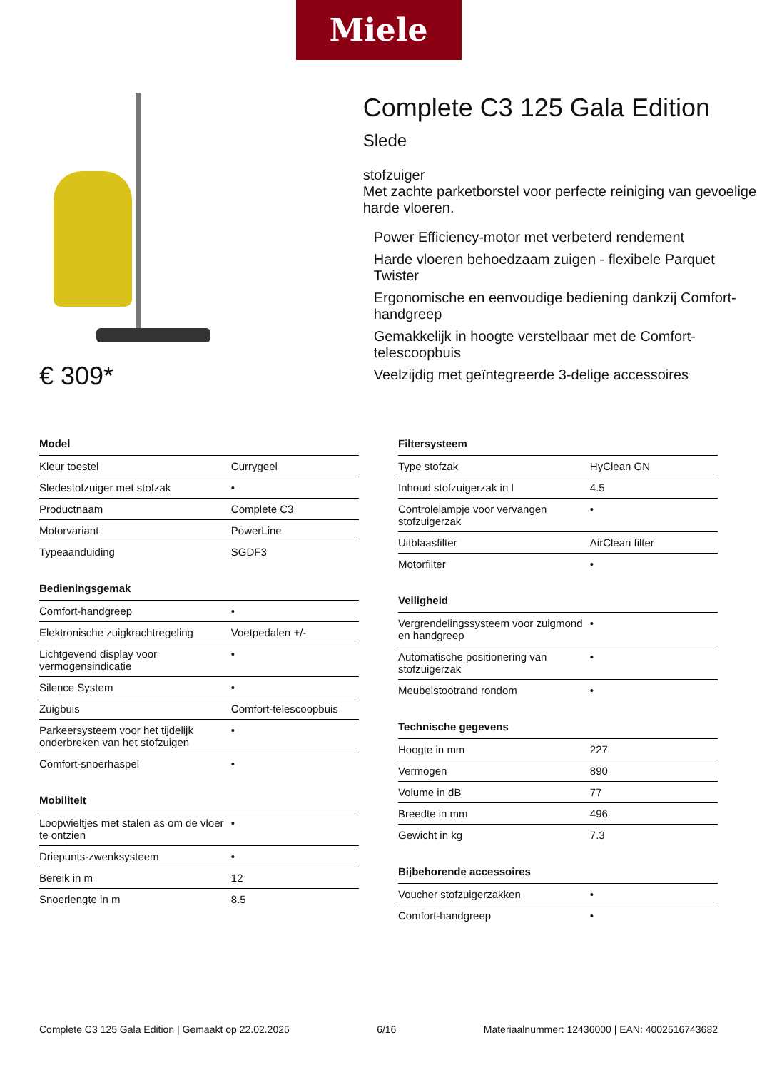Miele
€ 309*
Complete C3 125 Gala Edition Slede
stofzuiger
Met zachte parketborstel voor perfecte reiniging van gevoelige harde vloeren.
Power Efficiency-motor met verbeterd rendement
Harde vloeren behoedzaam zuigen - flexibele Parquet Twister
Ergonomische en eenvoudige bediening dankzij Comfort-handgreep
Gemakkelijk in hoogte verstelbaar met de Comfort-telescoopbuis
Veelzijdig met geïntegreerde 3-delige accessoires
Model
| Kleur toestel | Currygeel |
| Sledestofzuiger met stofzak | • |
| Productnaam | Complete C3 |
| Motorvariant | PowerLine |
| Typeaanduiding | SGDF3 |
Bedieningsgemak
| Comfort-handgreep | • |
| Elektronische zuigkrachtregeling | Voetpedalen +/- |
| Lichtgevend display voor vermogensindicatie | • |
| Silence System | • |
| Zuigbuis | Comfort-telescoopbuis |
| Parkeersysteem voor het tijdelijk onderbreken van het stofzuigen | • |
| Comfort-snoerhaspel | • |
Mobiliteit
| Loopwieltjes met stalen as om de vloer te ontzien | • |
| Driepunts-zwenksysteem | • |
| Bereik in m | 12 |
| Snoerlengte in m | 8.5 |
Filtersysteem
| Type stofzak | HyClean GN |
| Inhoud stofzuigerzak in l | 4.5 |
| Controlelampje voor vervangen stofzuigerzak | • |
| Uitblaasfilter | AirClean filter |
| Motorfilter | • |
Veiligheid
| Vergrendelingssysteem voor zuigmond en handgreep | • |
| Automatische positionering van stofzuigerzak | • |
| Meubelstootrand rondom | • |
Technische gegevens
| Hoogte in mm | 227 |
| Vermogen | 890 |
| Volume in dB | 77 |
| Breedte in mm | 496 |
| Gewicht in kg | 7.3 |
Bijbehorende accessoires
| Voucher stofzuigerzakken | • |
| Comfort-handgreep | • |
Complete C3 125 Gala Edition | Gemaakt op 22.02.2025 6/16 Materiaalnummer: 12436000 | EAN: 4002516743682